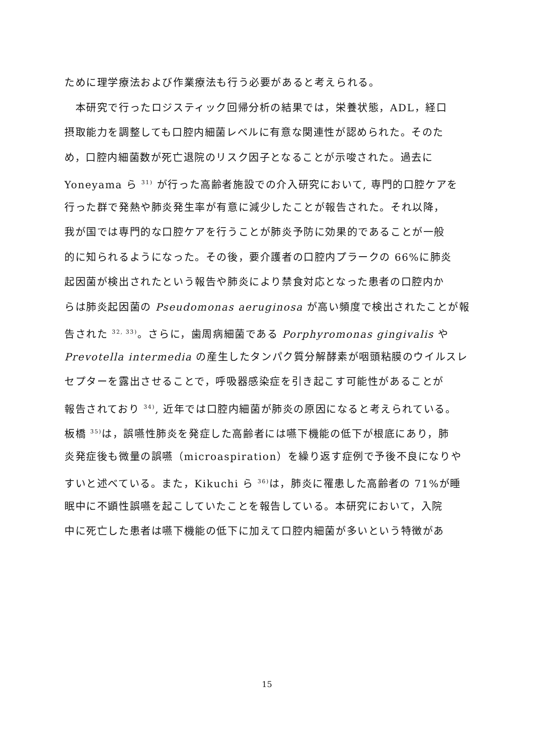ために理学療法および作業療法も行う必要があると考えられる。
　本研究で行ったロジスティック回帰分析の結果では，栄養状態，ADL，経口
摂取能力を調整しても口腔内細菌レベルに有意な関連性が認められた。そのた
め，口腔内細菌数が死亡退院のリスク因子となることが示唆された。過去に
Yoneyama ら <sup>31)</sup> が行った高齢者施設での介入研究において, 専門的口腔ケアを
行った群で発熱や肺炎発生率が有意に減少したことが報告された。それ以降，
我が国では専門的な口腔ケアを行うことが肺炎予防に効果的であることが一般
的に知られるようになった。その後，要介護者の口腔内プラークの 66%に肺炎
起因菌が検出されたという報告や肺炎により禁食対応となった患者の口腔内か
らは肺炎起因菌の Pseudomonas aeruginosa が高い頻度で検出されたことが報
告された <sup>32, 33)</sup>。さらに，歯周病細菌である Porphyromonas gingivalis や
Prevotella intermedia の産生したタンパク質分解酵素が咽頭粘膜のウイルスレ
セプターを露出させることで，呼吸器感染症を引き起こす可能性があることが
報告されており <sup>34)</sup>, 近年では口腔内細菌が肺炎の原因になると考えられている。
板橋 <sup>35)</sup>は，誤嚥性肺炎を発症した高齢者には嚥下機能の低下が根底にあり，肺
炎発症後も微量の誤嚥（microaspiration）を繰り返す症例で予後不良になりや
すいと述べている。また，Kikuchi ら <sup>36)</sup>は，肺炎に罹患した高齢者の 71%が睡
眠中に不顕性誤嚥を起こしていたことを報告している。本研究において，入院
中に死亡した患者は嚥下機能の低下に加えて口腔内細菌が多いという特徴があ
15